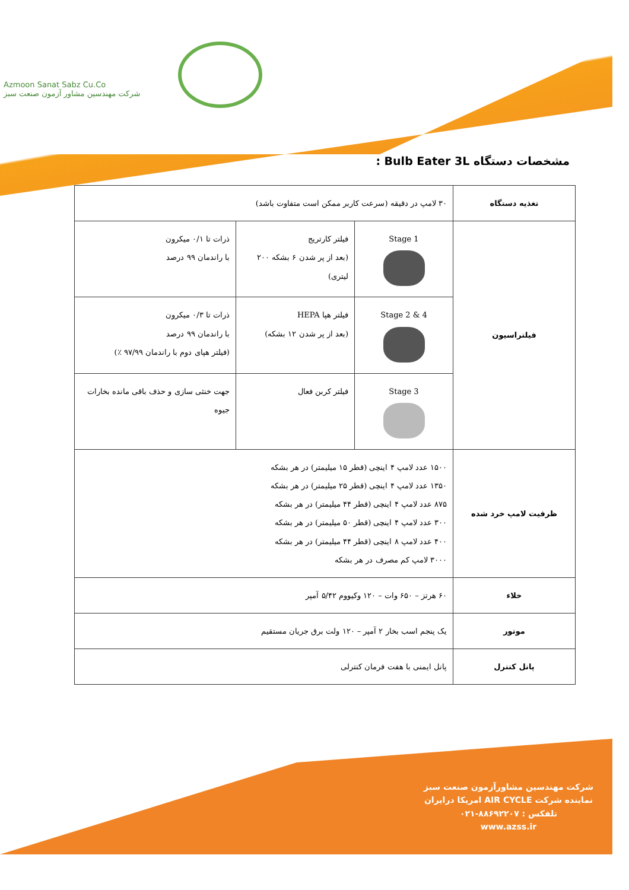Azmoon Sanat Sabz Cu.Co
شرکت مهندسین مشاور آزمون صنعت سبز
مشخصات دستگاه Bulb Eater 3L :
| تغذیه دستگاه | ۳۰ لامپ در دقیقه (سرعت کاربر ممکن است متفاوت باشد) | | |
| فیلتراسیون | Stage 1 | فیلتر کارتریج (بعد از پر شدن ۶ بشکه ۲۰۰ لیتری) | ذرات تا ۰/۱ میکرون با راندمان ۹۹ درصد |
| | Stage 2 & 4 | فیلتر هپا HEPA (بعد از پر شدن ۱۲ بشکه) | ذرات تا ۰/۳ میکرون با راندمان ۹۹ درصد (فیلتر هپای دوم با راندمان ۹۷/۹۹ ٪) |
| | Stage 3 | فیلتر کربن فعال | جهت خنثی سازی و حذف باقی مانده بخارات جیوه |
| ظرفیت لامپ خرد شده | ۱۵۰۰ عدد لامپ ۴ اینچی (قطر ۱۵ میلیمتر) در هر بشکه ۱۳۵۰ عدد لامپ ۴ اینچی (قطر ۲۵ میلیمتر) در هر بشکه ۸۷۵ عدد لامپ ۴ اینچی (قطر ۴۴ میلیمتر) در هر بشکه ۳۰۰ عدد لامپ ۴ اینچی (قطر ۵۰ میلیمتر) در هر بشکه ۴۰۰ عدد لامپ ۸ اینچی (قطر ۴۴ میلیمتر) در هر بشکه ۳۰۰۰ لامپ کم مصرف در هر بشکه | | |
| خلاء | ۶۰ هرتز – ۶۵۰ وات – ۱۲۰ وکیووم ۵/۴۲ آمپر | | |
| موتور | یک پنجم اسب بخار ۲ آمپر – ۱۲۰ ولت برق جریان مستقیم | | |
| پانل کنترل | پانل ایمنی با هفت فرمان کنترلی | | |
شرکت مهندسین مشاورآزمون صنعت سبز
نماینده شرکت AIR CYCLE امریکا درایران
تلفکس : ۸۸۶۹۲۲۰۷-۰۲۱
www.azss.ir